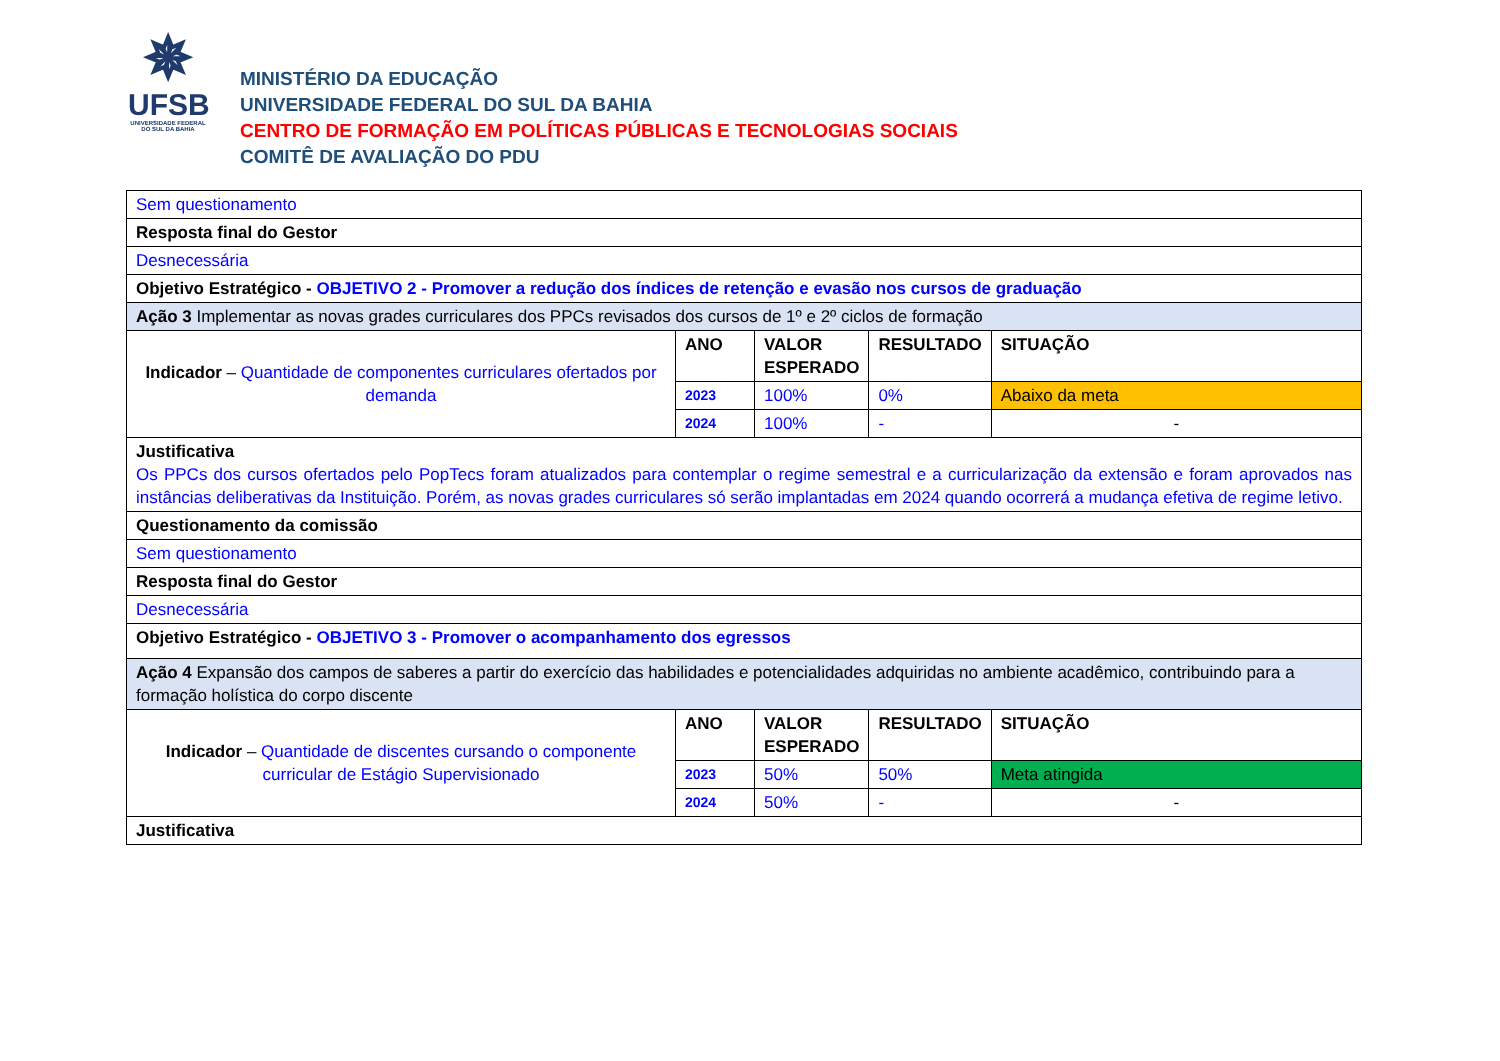✵
UFSB
UNIVERSIDADE FEDERAL DO SUL DA BAHIA
MINISTÉRIO DA EDUCAÇÃO
UNIVERSIDADE FEDERAL DO SUL DA BAHIA
CENTRO DE FORMAÇÃO EM POLÍTICAS PÚBLICAS E TECNOLOGIAS SOCIAIS
COMITÊ DE AVALIAÇÃO DO PDU
| Sem questionamento | | | | |
| Resposta final do Gestor | | | | |
| Desnecessária | | | | |
| Objetivo Estratégico - OBJETIVO 2 - Promover a redução dos índices de retenção e evasão nos cursos de graduação | | | | |
| Ação 3 Implementar as novas grades curriculares dos PPCs revisados dos cursos de 1º e 2º ciclos de formação | | | | |
| Indicador – Quantidade de componentes curriculares ofertados por demanda | ANO | VALOR ESPERADO | RESULTADO | SITUAÇÃO |
| | 2023 | 100% | 0% | Abaixo da meta |
| | 2024 | 100% | - | - |
| Justificativa Os PPCs dos cursos ofertados pelo PopTecs foram atualizados para contemplar o regime semestral e a curricularização da extensão e foram aprovados nas instâncias deliberativas da Instituição. Porém, as novas grades curriculares só serão implantadas em 2024 quando ocorrerá a mudança efetiva de regime letivo. | | | | |
| Questionamento da comissão | | | | |
| Sem questionamento | | | | |
| Resposta final do Gestor | | | | |
| Desnecessária | | | | |
| Objetivo Estratégico - OBJETIVO 3 - Promover o acompanhamento dos egressos | | | | |
| Ação 4 Expansão dos campos de saberes a partir do exercício das habilidades e potencialidades adquiridas no ambiente acadêmico, contribuindo para a formação holística do corpo discente | | | | |
| Indicador – Quantidade de discentes cursando o componente curricular de Estágio Supervisionado | ANO | VALOR ESPERADO | RESULTADO | SITUAÇÃO |
| | 2023 | 50% | 50% | Meta atingida |
| | 2024 | 50% | - | - |
| Justificativa | | | | |